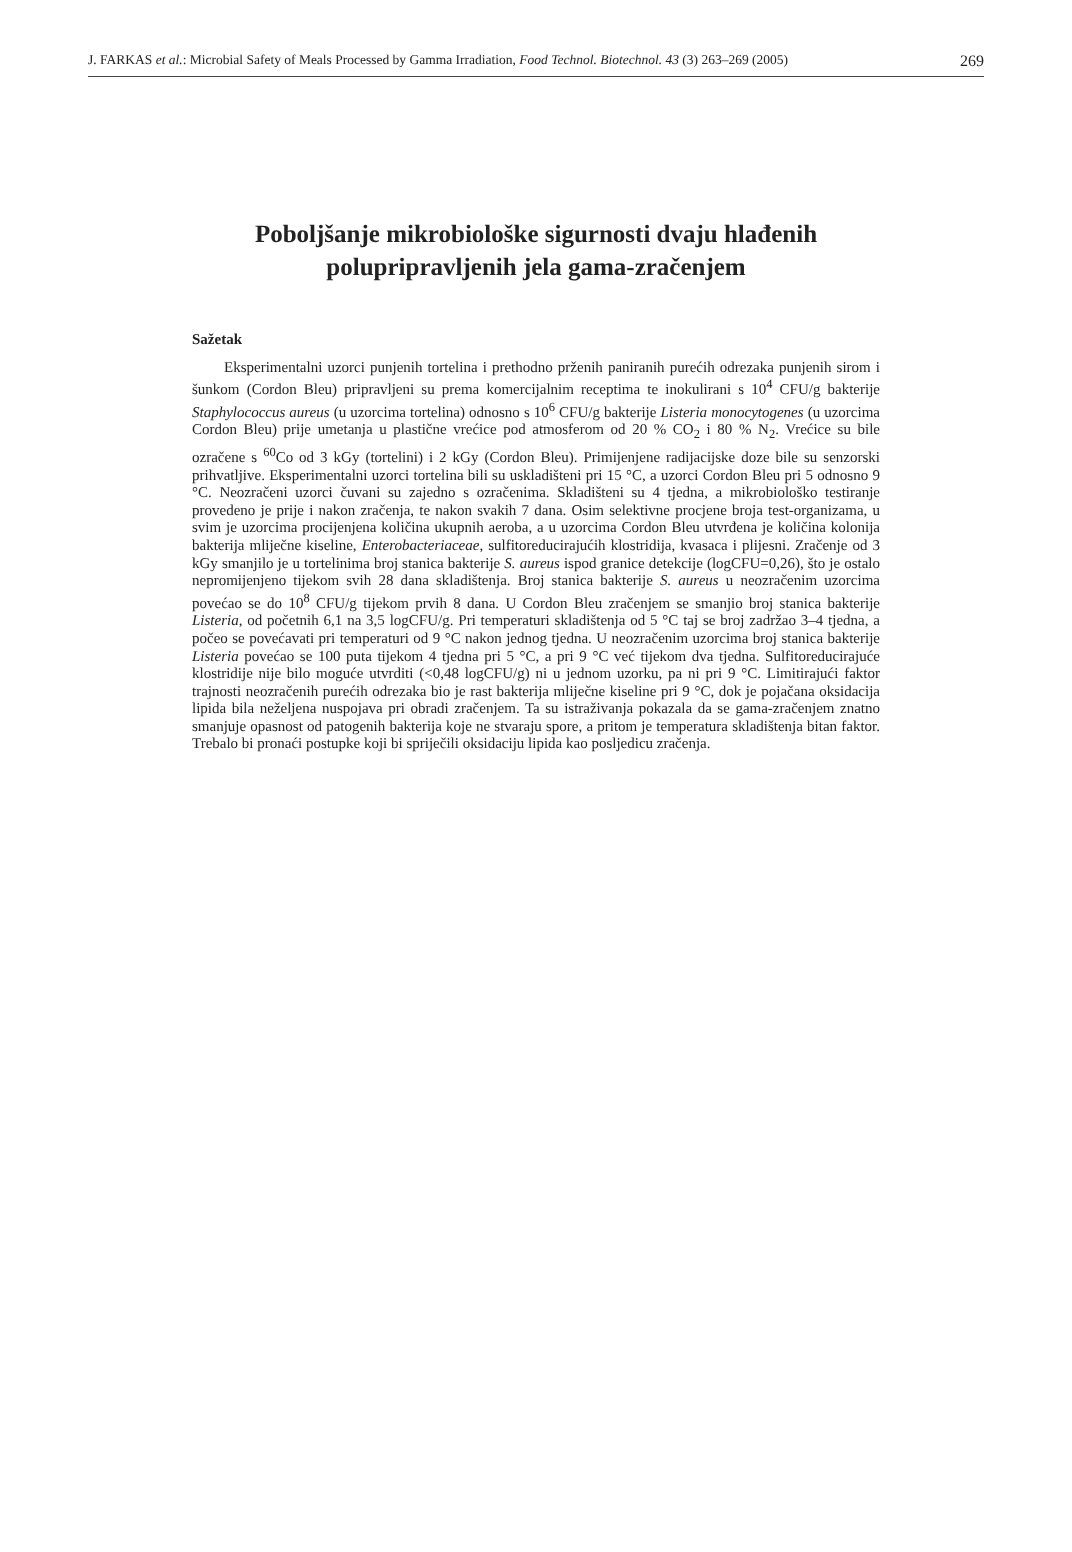J. FARKAS et al.: Microbial Safety of Meals Processed by Gamma Irradiation, Food Technol. Biotechnol. 43 (3) 263–269 (2005) 269
Poboljšanje mikrobiološke sigurnosti dvaju hlađenih
polupripravljenih jela gama-zračenjem
Sažetak
Eksperimentalni uzorci punjenih tortelina i prethodno prženih paniranih purećih odrezaka punjenih sirom i šunkom (Cordon Bleu) pripravljeni su prema komercijalnim receptima te inokulirani s 10<sup>4</sup> CFU/g bakterije Staphylococcus aureus (u uzorcima tortelina) odnosno s 10<sup>6</sup> CFU/g bakterije Listeria monocytogenes (u uzorcima Cordon Bleu) prije umetanja u plastične vrećice pod atmosferom od 20 % CO<sub>2</sub> i 80 % N<sub>2</sub>. Vrećice su bile ozračene s <sup>60</sup>Co od 3 kGy (tortelini) i 2 kGy (Cordon Bleu). Primijenjene radijacijske doze bile su senzorski prihvatljive. Eksperimentalni uzorci tortelina bili su uskladišteni pri 15 °C, a uzorci Cordon Bleu pri 5 odnosno 9 °C. Neozračeni uzorci čuvani su zajedno s ozračenima. Skladišteni su 4 tjedna, a mikrobiološko testiranje provedeno je prije i nakon zračenja, te nakon svakih 7 dana. Osim selektivne procjene broja test-organizama, u svim je uzorcima procijenjena količina ukupnih aeroba, a u uzorcima Cordon Bleu utvrđena je količina kolonija bakterija mliječne kiseline, Enterobacteriaceae, sulfitoreducirajućih klostridija, kvasaca i plijesni. Zračenje od 3 kGy smanjilo je u tortelinima broj stanica bakterije S. aureus ispod granice detekcije (logCFU=0,26), što je ostalo nepromijenjeno tijekom svih 28 dana skladištenja. Broj stanica bakterije S. aureus u neozračenim uzorcima povećao se do 10<sup>8</sup> CFU/g tijekom prvih 8 dana. U Cordon Bleu zračenjem se smanjio broj stanica bakterije Listeria, od početnih 6,1 na 3,5 logCFU/g. Pri temperaturi skladištenja od 5 °C taj se broj zadržao 3–4 tjedna, a počeo se povećavati pri temperaturi od 9 °C nakon jednog tjedna. U neozračenim uzorcima broj stanica bakterije Listeria povećao se 100 puta tijekom 4 tjedna pri 5 °C, a pri 9 °C već tijekom dva tjedna. Sulfitoreducirajuće klostridije nije bilo moguće utvrditi (<0,48 logCFU/g) ni u jednom uzorku, pa ni pri 9 °C. Limitirajući faktor trajnosti neozračenih purećih odrezaka bio je rast bakterija mliječne kiseline pri 9 °C, dok je pojačana oksidacija lipida bila neželjena nuspojava pri obradi zračenjem. Ta su istraživanja pokazala da se gama-zračenjem znatno smanjuje opasnost od patogenih bakterija koje ne stvaraju spore, a pritom je temperatura skladištenja bitan faktor. Trebalo bi pronaći postupke koji bi spriječili oksidaciju lipida kao posljedicu zračenja.